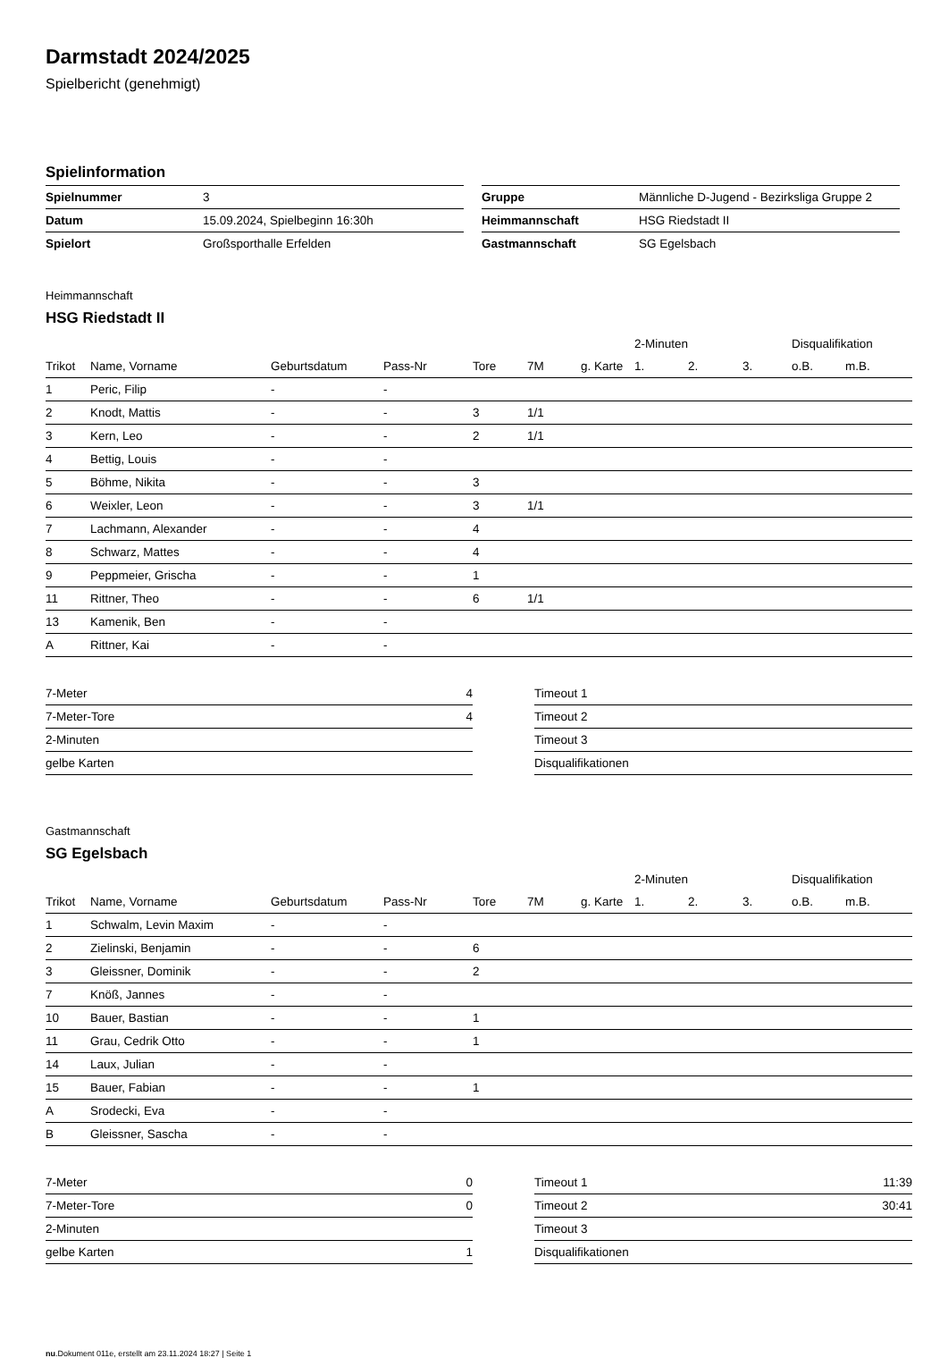Darmstadt 2024/2025
Spielbericht (genehmigt)
Spielinformation
| Spielnummer | 3 |
| Datum | 15.09.2024, Spielbeginn 16:30h |
| Spielort | Großsporthalle Erfelden |
| Gruppe | Männliche D-Jugend - Bezirksliga Gruppe 2 |
| Heimmannschaft | HSG Riedstadt II |
| Gastmannschaft | SG Egelsbach |
Heimmannschaft
HSG Riedstadt II
| | | | | | | | 2-Minuten | | | Disqualifikation | |
| --- | --- | --- | --- | --- | --- | --- | --- | --- | --- | --- | --- |
| Trikot | Name, Vorname | Geburtsdatum | Pass-Nr | Tore | 7M | g. Karte | 1. | 2. | 3. | o.B. | m.B. |
| 1 | Peric, Filip | - | - | | | | | | | | |
| 2 | Knodt, Mattis | - | - | 3 | 1/1 | | | | | | |
| 3 | Kern, Leo | - | - | 2 | 1/1 | | | | | | |
| 4 | Bettig, Louis | - | - | | | | | | | | |
| 5 | Böhme, Nikita | - | - | 3 | | | | | | | |
| 6 | Weixler, Leon | - | - | 3 | 1/1 | | | | | | |
| 7 | Lachmann, Alexander | - | - | 4 | | | | | | | |
| 8 | Schwarz, Mattes | - | - | 4 | | | | | | | |
| 9 | Peppmeier, Grischa | - | - | 1 | | | | | | | |
| 11 | Rittner, Theo | - | - | 6 | 1/1 | | | | | | |
| 13 | Kamenik, Ben | - | - | | | | | | | | |
| A | Rittner, Kai | - | - | | | | | | | | |
| 7-Meter | 4 |
| 7-Meter-Tore | 4 |
| 2-Minuten | |
| gelbe Karten | |
| Timeout 1 | |
| Timeout 2 | |
| Timeout 3 | |
| Disqualifikationen | |
Gastmannschaft
SG Egelsbach
| | | | | | | | 2-Minuten | | | Disqualifikation | |
| --- | --- | --- | --- | --- | --- | --- | --- | --- | --- | --- | --- |
| Trikot | Name, Vorname | Geburtsdatum | Pass-Nr | Tore | 7M | g. Karte | 1. | 2. | 3. | o.B. | m.B. |
| 1 | Schwalm, Levin Maxim | - | - | | | | | | | | |
| 2 | Zielinski, Benjamin | - | - | 6 | | | | | | | |
| 3 | Gleissner, Dominik | - | - | 2 | | | | | | | |
| 7 | Knöß, Jannes | - | - | | | | | | | | |
| 10 | Bauer, Bastian | - | - | 1 | | | | | | | |
| 11 | Grau, Cedrik Otto | - | - | 1 | | | | | | | |
| 14 | Laux, Julian | - | - | | | | | | | | |
| 15 | Bauer, Fabian | - | - | 1 | | | | | | | |
| A | Srodecki, Eva | - | - | | | | | | | | |
| B | Gleissner, Sascha | - | - | | | | | | | | |
| 7-Meter | 0 |
| 7-Meter-Tore | 0 |
| 2-Minuten | |
| gelbe Karten | 1 |
| Timeout 1 | 11:39 |
| Timeout 2 | 30:41 |
| Timeout 3 | |
| Disqualifikationen | |
nu.Dokument 011e, erstellt am 23.11.2024 18:27 | Seite 1